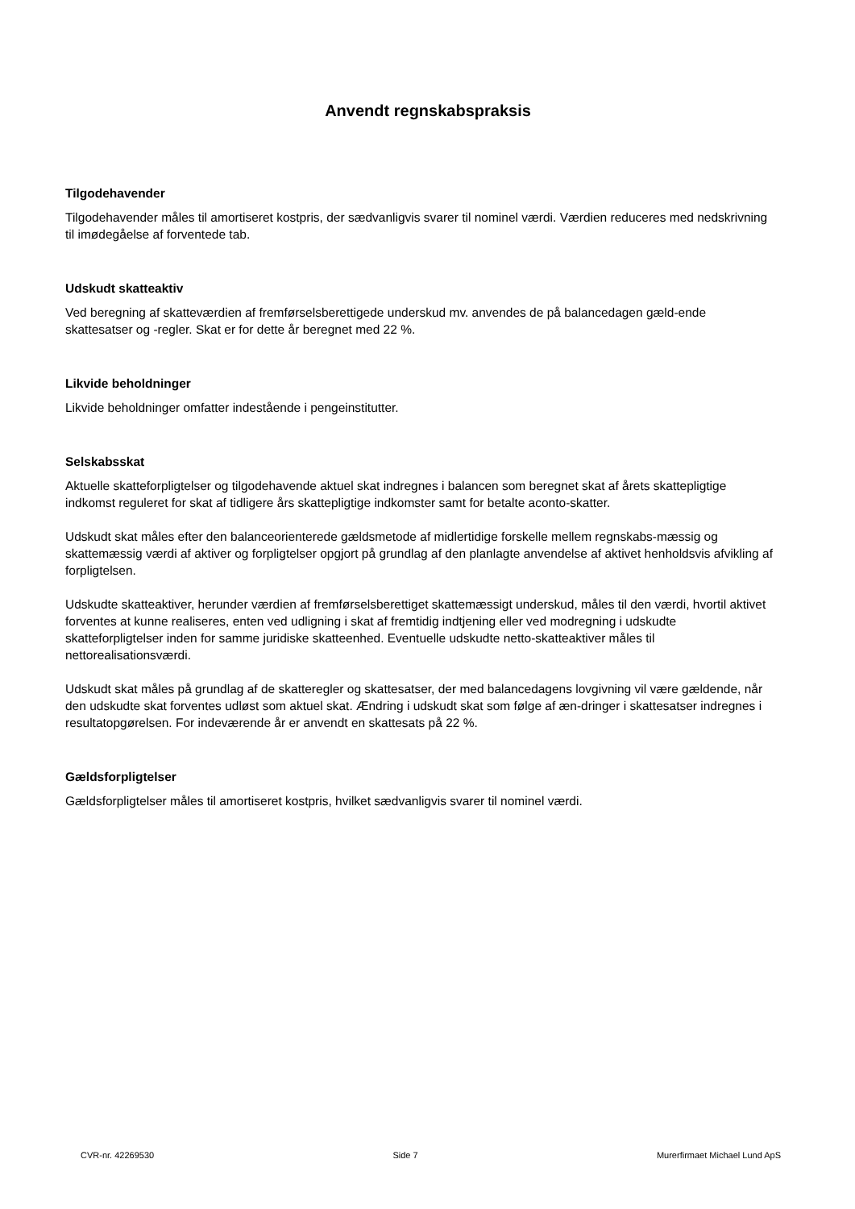Anvendt regnskabspraksis
Tilgodehavender
Tilgodehavender måles til amortiseret kostpris, der sædvanligvis svarer til nominel værdi. Værdien reduceres med nedskrivning til imødegåelse af forventede tab.
Udskudt skatteaktiv
Ved beregning af skatteværdien af fremførselsberettigede underskud mv. anvendes de på balancedagen gæld-ende skattesatser og -regler. Skat er for dette år beregnet med 22 %.
Likvide beholdninger
Likvide beholdninger omfatter indestående i pengeinstitutter.
Selskabsskat
Aktuelle skatteforpligtelser og tilgodehavende aktuel skat indregnes i balancen som beregnet skat af årets skattepligtige indkomst reguleret for skat af tidligere års skattepligtige indkomster samt for betalte aconto-skatter.
Udskudt skat måles efter den balanceorienterede gældsmetode af midlertidige forskelle mellem regnskabs-mæssig og skattemæssig værdi af aktiver og forpligtelser opgjort på grundlag af den planlagte anvendelse af aktivet henholdsvis afvikling af forpligtelsen.
Udskudte skatteaktiver, herunder værdien af fremførselsberettiget skattemæssigt underskud, måles til den værdi, hvortil aktivet forventes at kunne realiseres, enten ved udligning i skat af fremtidig indtjening eller ved modregning i udskudte skatteforpligtelser inden for samme juridiske skatteenhed. Eventuelle udskudte netto-skatteaktiver måles til nettorealisationsværdi.
Udskudt skat måles på grundlag af de skatteregler og skattesatser, der med balancedagens lovgivning vil være gældende, når den udskudte skat forventes udløst som aktuel skat. Ændring i udskudt skat som følge af æn-dringer i skattesatser indregnes i resultatopgørelsen. For indeværende år er anvendt en skattesats på 22 %.
Gældsforpligtelser
Gældsforpligtelser måles til amortiseret kostpris, hvilket sædvanligvis svarer til nominel værdi.
CVR-nr. 42269530 Side 7 Murerfirmaet Michael Lund ApS